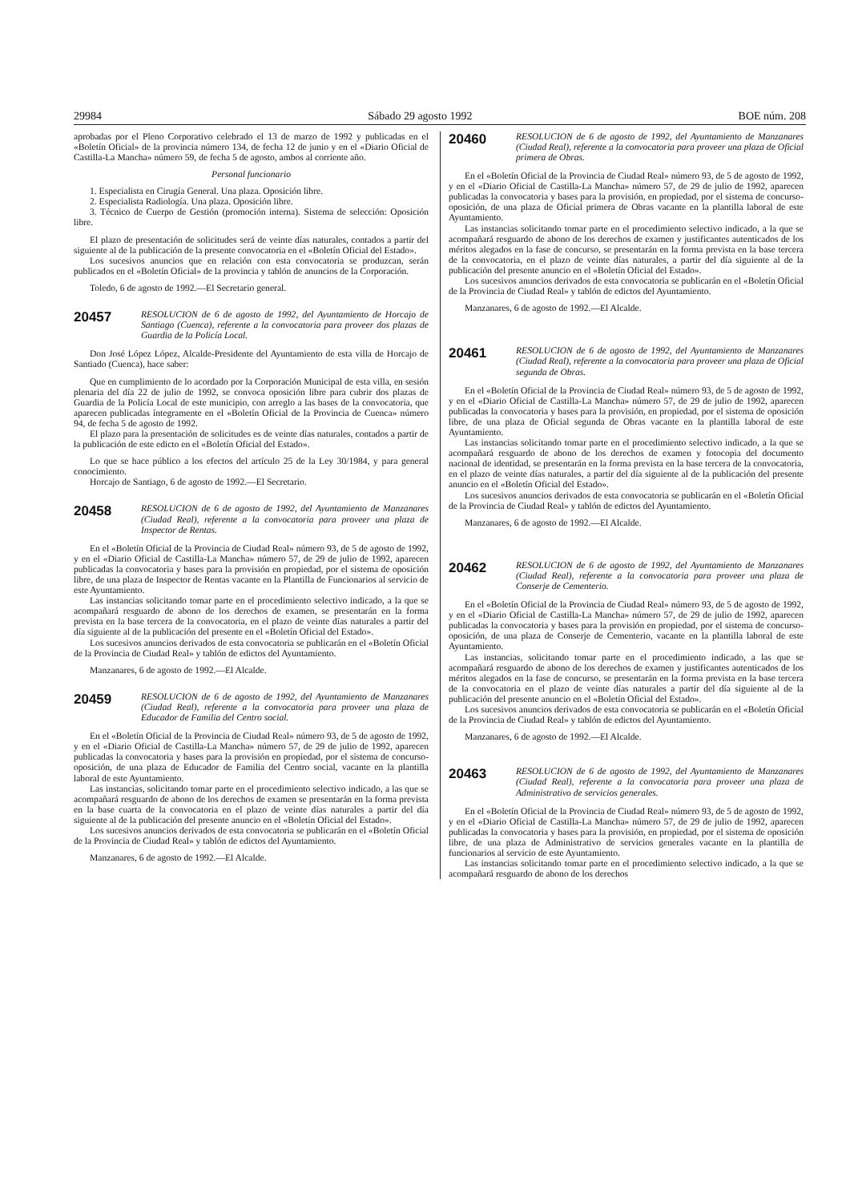29984 Sábado 29 agosto 1992 BOE núm. 208
aprobadas por el Pleno Corporativo celebrado el 13 de marzo de 1992 y publicadas en el «Boletín Oficial» de la provincia número 134, de fecha 12 de junio y en el «Diario Oficial de Castilla-La Mancha» número 59, de fecha 5 de agosto, ambos al corriente año.
Personal funcionario
1. Especialista en Cirugía General. Una plaza. Oposición libre.
2. Especialista Radiología. Una plaza. Oposición libre.
3. Técnico de Cuerpo de Gestión (promoción interna). Sistema de selección: Oposición libre.
El plazo de presentación de solicitudes será de veinte días naturales, contados a partir del siguiente al de la publicación de la presente convocatoria en el «Boletín Oficial del Estado».
Los sucesivos anuncios que en relación con esta convocatoria se produzcan, serán publicados en el «Boletín Oficial» de la provincia y tablón de anuncios de la Corporación.
Toledo, 6 de agosto de 1992.—El Secretario general.
20457 RESOLUCION de 6 de agosto de 1992, del Ayuntamiento de Horcajo de Santiago (Cuenca), referente a la convocatoria para proveer dos plazas de Guardia de la Policía Local.
Don José López López, Alcalde-Presidente del Ayuntamiento de esta villa de Horcajo de Santiado (Cuenca), hace saber:
Que en cumplimiento de lo acordado por la Corporación Municipal de esta villa, en sesión plenaria del día 22 de julio de 1992, se convoca oposición libre para cubrir dos plazas de Guardia de la Policía Local de este municipio, con arreglo a las bases de la convocatoria, que aparecen publicadas íntegramente en el «Boletín Oficial de la Provincia de Cuenca» número 94, de fecha 5 de agosto de 1992.
El plazo para la presentación de solicitudes es de veinte días naturales, contados a partir de la publicación de este edicto en el «Boletín Oficial del Estado».
Lo que se hace público a los efectos del artículo 25 de la Ley 30/1984, y para general conocimiento.
Horcajo de Santiago, 6 de agosto de 1992.—El Secretario.
20458 RESOLUCION de 6 de agosto de 1992, del Ayuntamiento de Manzanares (Ciudad Real), referente a la convocatoria para proveer una plaza de Inspector de Rentas.
En el «Boletín Oficial de la Provincia de Ciudad Real» número 93, de 5 de agosto de 1992, y en el «Diario Oficial de Castilla-La Mancha» número 57, de 29 de julio de 1992, aparecen publicadas la convocatoria y bases para la provisión en propiedad, por el sistema de oposición libre, de una plaza de Inspector de Rentas vacante en la Plantilla de Funcionarios al servicio de este Ayuntamiento.
Las instancias solicitando tomar parte en el procedimiento selectivo indicado, a la que se acompañará resguardo de abono de los derechos de examen, se presentarán en la forma prevista en la base tercera de la convocatoria, en el plazo de veinte días naturales a partir del día siguiente al de la publicación del presente en el «Boletín Oficial del Estado».
Los sucesivos anuncios derivados de esta convocatoria se publicarán en el «Boletín Oficial de la Provincia de Ciudad Real» y tablón de edictos del Ayuntamiento.
Manzanares, 6 de agosto de 1992.—El Alcalde.
20459 RESOLUCION de 6 de agosto de 1992, del Ayuntamiento de Manzanares (Ciudad Real), referente a la convocatoria para proveer una plaza de Educador de Familia del Centro social.
En el «Boletín Oficial de la Provincia de Ciudad Real» número 93, de 5 de agosto de 1992, y en el «Diario Oficial de Castilla-La Mancha» número 57, de 29 de julio de 1992, aparecen publicadas la convocatoria y bases para la provisión en propiedad, por el sistema de concurso-oposición, de una plaza de Educador de Familia del Centro social, vacante en la plantilla laboral de este Ayuntamiento.
Las instancias, solicitando tomar parte en el procedimiento selectivo indicado, a las que se acompañará resguardo de abono de los derechos de examen se presentarán en la forma prevista en la base cuarta de la convocatoria en el plazo de veinte días naturales a partir del día siguiente al de la publicación del presente anuncio en el «Boletín Oficial del Estado».
Los sucesivos anuncios derivados de esta convocatoria se publicarán en el «Boletín Oficial de la Provincia de Ciudad Real» y tablón de edictos del Ayuntamiento.
Manzanares, 6 de agosto de 1992.—El Alcalde.
20460 RESOLUCION de 6 de agosto de 1992, del Ayuntamiento de Manzanares (Ciudad Real), referente a la convocatoria para proveer una plaza de Oficial primera de Obras.
En el «Boletín Oficial de la Provincia de Ciudad Real» número 93, de 5 de agosto de 1992, y en el «Diario Oficial de Castilla-La Mancha» número 57, de 29 de julio de 1992, aparecen publicadas la convocatoria y bases para la provisión, en propiedad, por el sistema de concurso-oposición, de una plaza de Oficial primera de Obras vacante en la plantilla laboral de este Ayuntamiento.
Las instancias solicitando tomar parte en el procedimiento selectivo indicado, a la que se acompañará resguardo de abono de los derechos de examen y justificantes autenticados de los méritos alegados en la fase de concurso, se presentarán en la forma prevista en la base tercera de la convocatoria, en el plazo de veinte días naturales, a partir del día siguiente al de la publicación del presente anuncio en el «Boletín Oficial del Estado».
Los sucesivos anuncios derivados de esta convocatoria se publicarán en el «Boletín Oficial de la Provincia de Ciudad Real» y tablón de edictos del Ayuntamiento.
Manzanares, 6 de agosto de 1992.—El Alcalde.
20461 RESOLUCION de 6 de agosto de 1992, del Ayuntamiento de Manzanares (Ciudad Real), referente a la convocatoria para proveer una plaza de Oficial segunda de Obras.
En el «Boletín Oficial de la Provincia de Ciudad Real» número 93, de 5 de agosto de 1992, y en el «Diario Oficial de Castilla-La Mancha» número 57, de 29 de julio de 1992, aparecen publicadas la convocatoria y bases para la provisión, en propiedad, por el sistema de oposición libre, de una plaza de Oficial segunda de Obras vacante en la plantilla laboral de este Ayuntamiento.
Las instancias solicitando tomar parte en el procedimiento selectivo indicado, a la que se acompañará resguardo de abono de los derechos de examen y fotocopia del documento nacional de identidad, se presentarán en la forma prevista en la base tercera de la convocatoria, en el plazo de veinte días naturales, a partir del día siguiente al de la publicación del presente anuncio en el «Boletín Oficial del Estado».
Los sucesivos anuncios derivados de esta convocatoria se publicarán en el «Boletín Oficial de la Provincia de Ciudad Real» y tablón de edictos del Ayuntamiento.
Manzanares, 6 de agosto de 1992.—El Alcalde.
20462 RESOLUCION de 6 de agosto de 1992, del Ayuntamiento de Manzanares (Ciudad Real), referente a la convocatoria para proveer una plaza de Conserje de Cementerio.
En el «Boletín Oficial de la Provincia de Ciudad Real» número 93, de 5 de agosto de 1992, y en el «Diario Oficial de Castilla-La Mancha» número 57, de 29 de julio de 1992, aparecen publicadas la convocatoria y bases para la provisión en propiedad, por el sistema de concurso-oposición, de una plaza de Conserje de Cementerio, vacante en la plantilla laboral de este Ayuntamiento.
Las instancias, solicitando tomar parte en el procedimiento indicado, a las que se acompañará resguardo de abono de los derechos de examen y justificantes autenticados de los méritos alegados en la fase de concurso, se presentarán en la forma prevista en la base tercera de la convocatoria en el plazo de veinte días naturales a partir del día siguiente al de la publicación del presente anuncio en el «Boletín Oficial del Estado».
Los sucesivos anuncios derivados de esta convocatoria se publicarán en el «Boletín Oficial de la Provincia de Ciudad Real» y tablón de edictos del Ayuntamiento.
Manzanares, 6 de agosto de 1992.—El Alcalde.
20463 RESOLUCION de 6 de agosto de 1992, del Ayuntamiento de Manzanares (Ciudad Real), referente a la convocatoria para proveer una plaza de Administrativo de servicios generales.
En el «Boletín Oficial de la Provincia de Ciudad Real» número 93, de 5 de agosto de 1992, y en el «Diario Oficial de Castilla-La Mancha» número 57, de 29 de julio de 1992, aparecen publicadas la convocatoria y bases para la provisión, en propiedad, por el sistema de oposición libre, de una plaza de Administrativo de servicios generales vacante en la plantilla de funcionarios al servicio de este Ayuntamiento.
Las instancias solicitando tomar parte en el procedimiento selectivo indicado, a la que se acompañará resguardo de abono de los derechos